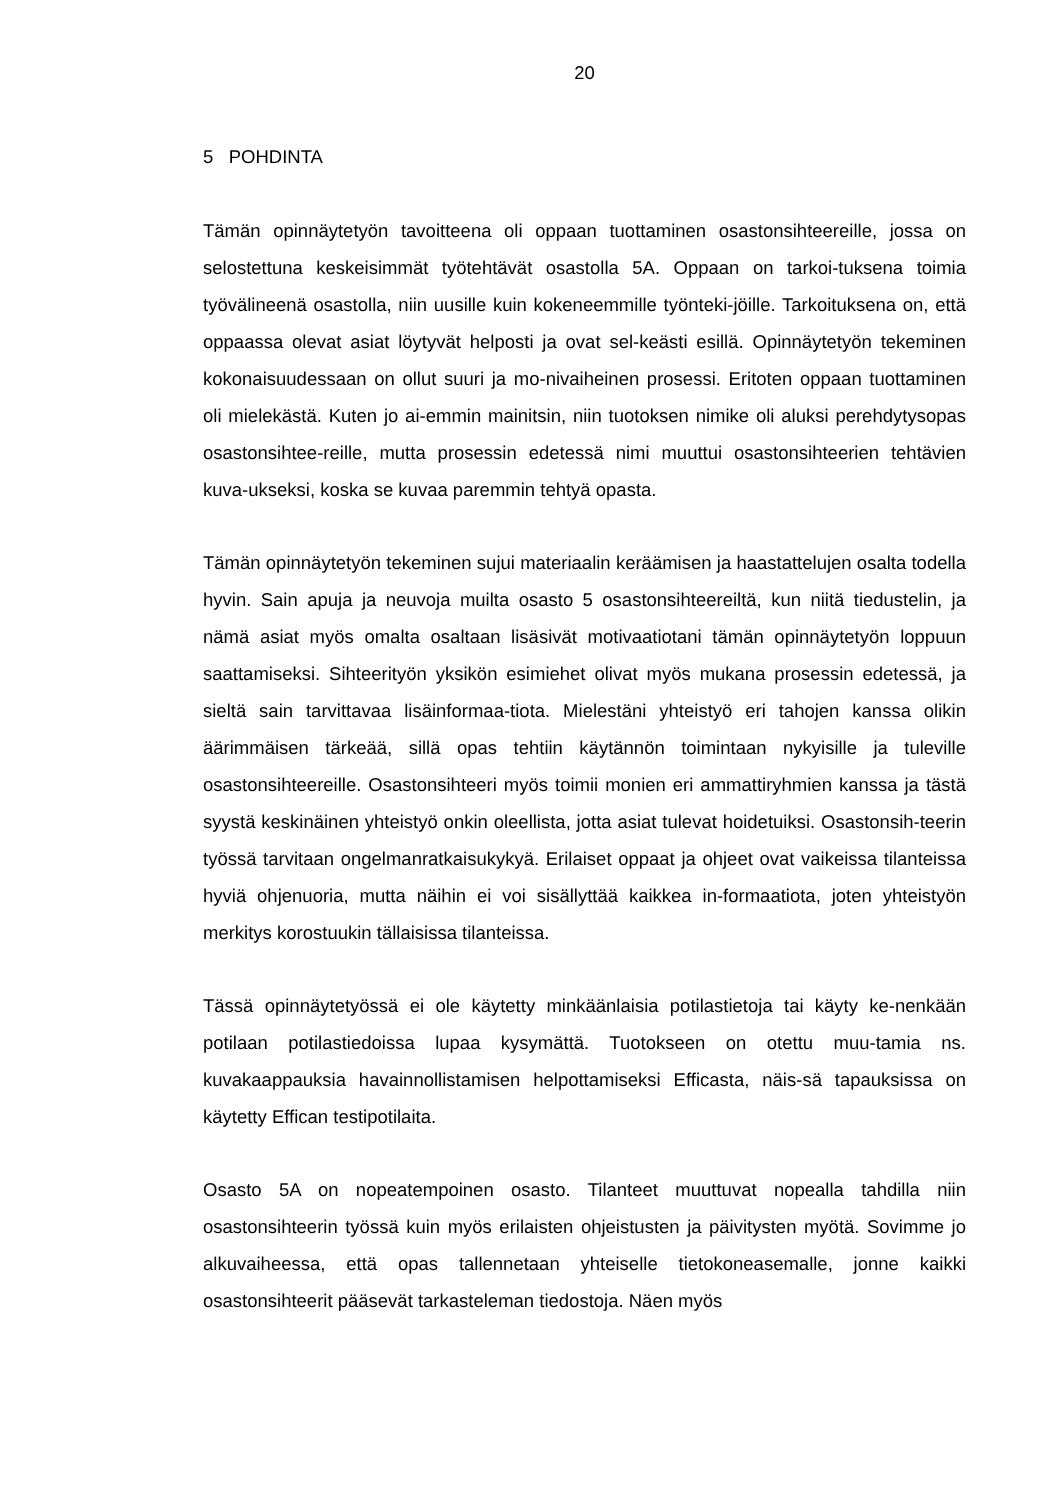20
5 POHDINTA
Tämän opinnäytetyön tavoitteena oli oppaan tuottaminen osastonsihteereille, jossa on selostettuna keskeisimmät työtehtävät osastolla 5A. Oppaan on tarkoi-tuksena toimia työvälineenä osastolla, niin uusille kuin kokeneemmille työnteki-jöille. Tarkoituksena on, että oppaassa olevat asiat löytyvät helposti ja ovat sel-keästi esillä. Opinnäytetyön tekeminen kokonaisuudessaan on ollut suuri ja mo-nivaiheinen prosessi. Eritoten oppaan tuottaminen oli mielekästä. Kuten jo ai-emmin mainitsin, niin tuotoksen nimike oli aluksi perehdytysopas osastonsihtee-reille, mutta prosessin edetessä nimi muuttui osastonsihteerien tehtävien kuva-ukseksi, koska se kuvaa paremmin tehtyä opasta.
Tämän opinnäytetyön tekeminen sujui materiaalin keräämisen ja haastattelujen osalta todella hyvin. Sain apuja ja neuvoja muilta osasto 5 osastonsihteereiltä, kun niitä tiedustelin, ja nämä asiat myös omalta osaltaan lisäsivät motivaatiotani tämän opinnäytetyön loppuun saattamiseksi. Sihteerityön yksikön esimiehet olivat myös mukana prosessin edetessä, ja sieltä sain tarvittavaa lisäinformaa-tiota. Mielestäni yhteistyö eri tahojen kanssa olikin äärimmäisen tärkeää, sillä opas tehtiin käytännön toimintaan nykyisille ja tuleville osastonsihteereille. Osastonsihteeri myös toimii monien eri ammattiryhmien kanssa ja tästä syystä keskinäinen yhteistyö onkin oleellista, jotta asiat tulevat hoidetuiksi. Osastonsih-teerin työssä tarvitaan ongelmanratkaisukykyä. Erilaiset oppaat ja ohjeet ovat vaikeissa tilanteissa hyviä ohjenuoria, mutta näihin ei voi sisällyttää kaikkea in-formaatiota, joten yhteistyön merkitys korostuukin tällaisissa tilanteissa.
Tässä opinnäytetyössä ei ole käytetty minkäänlaisia potilastietoja tai käyty ke-nenkään potilaan potilastiedoissa lupaa kysymättä. Tuotokseen on otettu muu-tamia ns. kuvakaappauksia havainnollistamisen helpottamiseksi Efficasta, näis-sä tapauksissa on käytetty Effican testipotilaita.
Osasto 5A on nopeatempoinen osasto. Tilanteet muuttuvat nopealla tahdilla niin osastonsihteerin työssä kuin myös erilaisten ohjeistusten ja päivitysten myötä. Sovimme jo alkuvaiheessa, että opas tallennetaan yhteiselle tietokoneasemalle, jonne kaikki osastonsihteerit pääsevät tarkasteleman tiedostoja. Näen myös